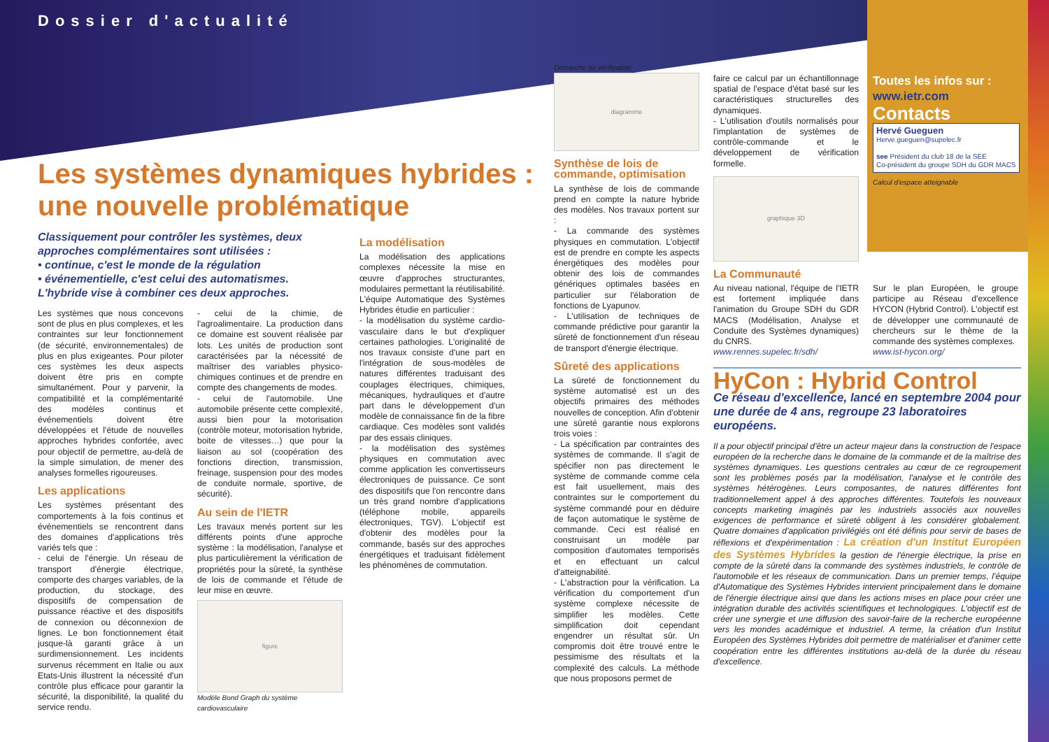Dossier d'actualité
Les systèmes dynamiques hybrides :
une nouvelle problématique
Classiquement pour contrôler les systèmes, deux approches complémentaires sont utilisées :
• continue, c'est le monde de la régulation
• événementielle, c'est celui des automatismes.
L'hybride vise à combiner ces deux approches.
Les systèmes que nous concevons sont de plus en plus complexes, et les contraintes sur leur fonctionnement (de sécurité, environnementales) de plus en plus exigeantes. Pour piloter ces systèmes les deux aspects doivent être pris en compte simultanément. Pour y parvenir, la compatibilité et la complémentarité des modèles continus et événementiels doivent être développées et l'étude de nouvelles approches hybrides confortée, avec pour objectif de permettre, au-delà de la simple simulation, de mener des analyses formelles rigoureuses.
Les applications
Les systèmes présentant des comportements à la fois continus et événementiels se rencontrent dans des domaines d'applications très variés tels que :
- celui de l'énergie. Un réseau de transport d'énergie électrique, comporte des charges variables, de la production, du stockage, des dispositifs de compensation de puissance réactive et des dispositifs de connexion ou déconnexion de lignes. Le bon fonctionnement était jusque-là garanti grâce à un surdimensionnement. Les incidents survenus récemment en Italie ou aux Etats-Unis illustrent la nécessité d'un contrôle plus efficace pour garantir la sécurité, la disponibilité, la qualité du service rendu.
- celui de la chimie, de l'agroalimentaire. La production dans ce domaine est souvent réalisée par lots. Les unités de production sont caractérisées par la nécessité de maîtriser des variables physico-chimiques continues et de prendre en compte des changements de modes.
- celui de l'automobile. Une automobile présente cette complexité, aussi bien pour la motorisation (contrôle moteur, motorisation hybride, boite de vitesses…) que pour la liaison au sol (coopération des fonctions direction, transmission, freinage, suspension pour des modes de conduite normale, sportive, de sécurité).
Au sein de l'IETR
Les travaux menés portent sur les différents points d'une approche système : la modélisation, l'analyse et plus particulièrement la vérification de propriétés pour la sûreté, la synthèse de lois de commande et l'étude de leur mise en œuvre.
figure
Modèle Bond Graph du système cardiovasculaire
La modélisation
La modélisation des applications complexes nécessite la mise en œuvre d'approches structurantes, modulaires permettant la réutilisabilité. L'équipe Automatique des Systèmes Hybrides étudie en particulier :
- la modélisation du système cardio-vasculaire dans le but d'expliquer certaines pathologies. L'originalité de nos travaux consiste d'une part en l'intégration de sous-modèles de natures différentes traduisant des couplages électriques, chimiques, mécaniques, hydrauliques et d'autre part dans le développement d'un modèle de connaissance fin de la fibre cardiaque. Ces modèles sont validés par des essais cliniques.
- la modélisation des systèmes physiques en commutation avec comme application les convertisseurs électroniques de puissance. Ce sont des dispositifs que l'on rencontre dans un très grand nombre d'applications (téléphone mobile, appareils électroniques, TGV). L'objectif est d'obtenir des modèles pour la commande, basés sur des approches énergétiques et traduisant fidèlement les phénomènes de commutation.
Démarche de vérification
diagramme
Synthèse de lois de commande, optimisation
La synthèse de lois de commande prend en compte la nature hybride des modèles. Nos travaux portent sur :
- La commande des systèmes physiques en commutation. L'objectif est de prendre en compte les aspects énergétiques des modèles pour obtenir des lois de commandes génériques optimales basées en particulier sur l'élaboration de fonctions de Lyapunov.
- L'utilisation de techniques de commande prédictive pour garantir la sûreté de fonctionnement d'un réseau de transport d'énergie électrique.
Sûreté des applications
La sûreté de fonctionnement du système automatisé est un des objectifs primaires des méthodes nouvelles de conception. Afin d'obtenir une sûreté garantie nous explorons trois voies :
- La spécification par contraintes des systèmes de commande. Il s'agit de spécifier non pas directement le système de commande comme cela est fait usuellement, mais des contraintes sur le comportement du système commandé pour en déduire de façon automatique le système de commande. Ceci est réalisé en construisant un modèle par composition d'automates temporisés et en effectuant un calcul d'atteignabilité.
- L'abstraction pour la vérification. La vérification du comportement d'un système complexe nécessite de simplifier les modèles. Cette simplification doit cependant engendrer un résultat sûr. Un compromis doit être trouvé entre le pessimisme des résultats et la complexité des calculs. La méthode que nous proposons permet de
faire ce calcul par un échantillonnage spatial de l'espace d'état basé sur les caractéristiques structurelles des dynamiques.
- L'utilisation d'outils normalisés pour l'implantation de systèmes de contrôle-commande et le développement de vérification formelle.
graphique 3D
Toutes les infos sur :
www.ietr.com
Contacts
Hervé Gueguen
Herve.gueguen@supelec.fr
see Président du club 18 de la SEE
Co-président du groupe SDH du GDR MACS
Calcul d'espace atteignable
La Communauté
Au niveau national, l'équipe de l'IETR est fortement impliquée dans l'animation du Groupe SDH du GDR MACS (Modélisation, Analyse et Conduite des Systèmes dynamiques) du CNRS.
www.rennes.supelec.fr/sdh/
Sur le plan Européen, le groupe participe au Réseau d'excellence HYCON (Hybrid Control). L'objectif est de développer une communauté de chercheurs sur le thème de la commande des systèmes complexes.
www.ist-hycon.org/
HyCon : Hybrid Control
Ce réseau d'excellence, lancé en septembre 2004 pour une durée de 4 ans, regroupe 23 laboratoires européens.
Il a pour objectif principal d'être un acteur majeur dans la construction de l'espace européen de la recherche dans le domaine de la commande et de la maîtrise des systèmes dynamiques. Les questions centrales au cœur de ce regroupement sont les problèmes posés par la modélisation, l'analyse et le contrôle des systèmes hétérogènes. Leurs composantes, de natures différentes font traditionnellement appel à des approches différentes. Toutefois les nouveaux concepts marketing imaginés par les industriels associés aux nouvelles exigences de performance et sûreté obligent à les considérer globalement. Quatre domaines d'application privilégiés ont été définis pour servir de bases de réflexions et d'expérimentation : La création d'un Institut Européen des Systèmes Hybrides la gestion de l'énergie électrique, la prise en compte de la sûreté dans la commande des systèmes industriels, le contrôle de l'automobile et les réseaux de communication. Dans un premier temps, l'équipe d'Automatique des Systèmes Hybrides intervient principalement dans le domaine de l'énergie électrique ainsi que dans les actions mises en place pour créer une intégration durable des activités scientifiques et technologiques. L'objectif est de créer une synergie et une diffusion des savoir-faire de la recherche européenne vers les mondes académique et industriel. A terme, la création d'un Institut Européen des Systèmes Hybrides doit permettre de matérialiser et d'animer cette coopération entre les différentes institutions au-delà de la durée du réseau d'excellence.